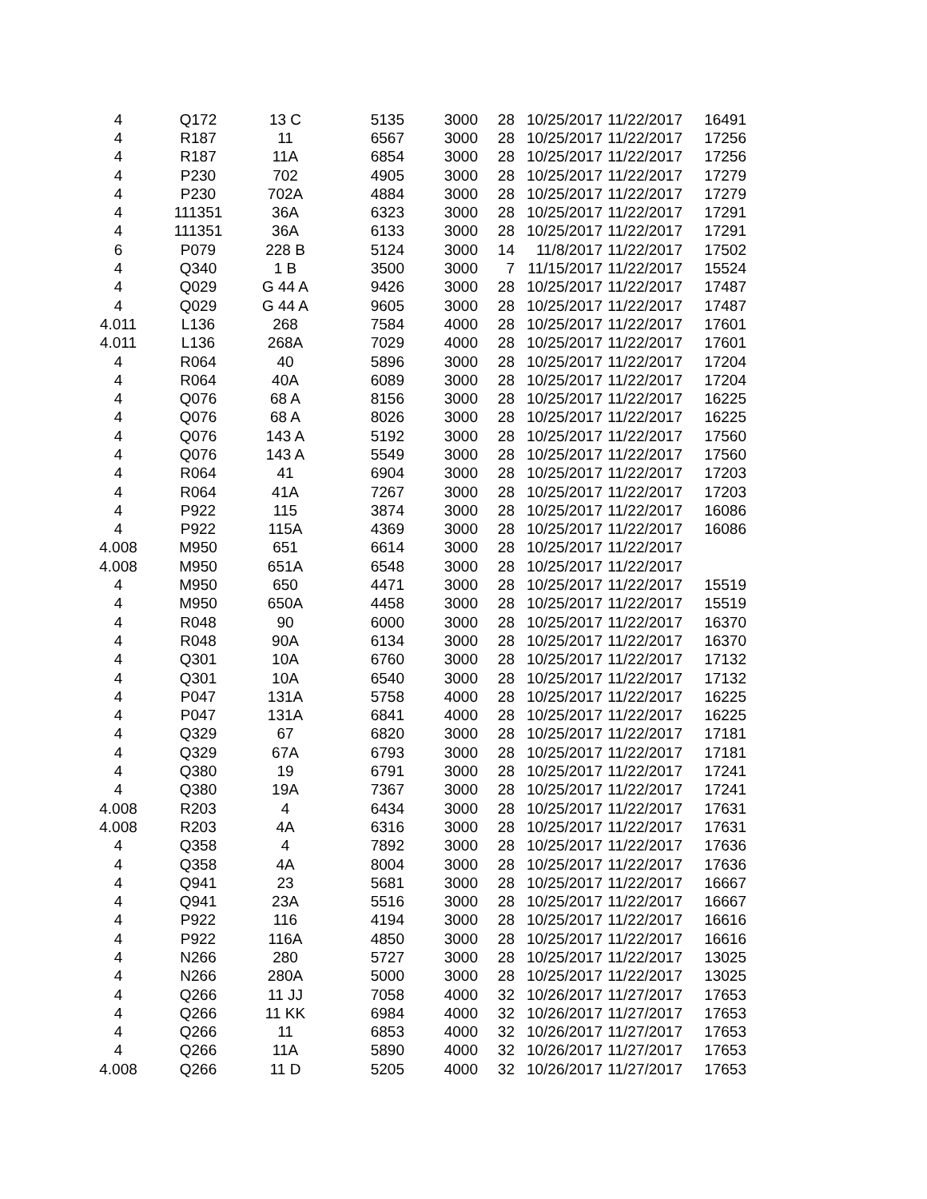| 4 | Q172 | 13 C | 5135 | 3000 | 28 | 10/25/2017 | 11/22/2017 | 16491 |
| 4 | R187 | 11 | 6567 | 3000 | 28 | 10/25/2017 | 11/22/2017 | 17256 |
| 4 | R187 | 11A | 6854 | 3000 | 28 | 10/25/2017 | 11/22/2017 | 17256 |
| 4 | P230 | 702 | 4905 | 3000 | 28 | 10/25/2017 | 11/22/2017 | 17279 |
| 4 | P230 | 702A | 4884 | 3000 | 28 | 10/25/2017 | 11/22/2017 | 17279 |
| 4 | 111351 | 36A | 6323 | 3000 | 28 | 10/25/2017 | 11/22/2017 | 17291 |
| 4 | 111351 | 36A | 6133 | 3000 | 28 | 10/25/2017 | 11/22/2017 | 17291 |
| 6 | P079 | 228 B | 5124 | 3000 | 14 | 11/8/2017 | 11/22/2017 | 17502 |
| 4 | Q340 | 1 B | 3500 | 3000 | 7 | 11/15/2017 | 11/22/2017 | 15524 |
| 4 | Q029 | G 44 A | 9426 | 3000 | 28 | 10/25/2017 | 11/22/2017 | 17487 |
| 4 | Q029 | G 44 A | 9605 | 3000 | 28 | 10/25/2017 | 11/22/2017 | 17487 |
| 4.011 | L136 | 268 | 7584 | 4000 | 28 | 10/25/2017 | 11/22/2017 | 17601 |
| 4.011 | L136 | 268A | 7029 | 4000 | 28 | 10/25/2017 | 11/22/2017 | 17601 |
| 4 | R064 | 40 | 5896 | 3000 | 28 | 10/25/2017 | 11/22/2017 | 17204 |
| 4 | R064 | 40A | 6089 | 3000 | 28 | 10/25/2017 | 11/22/2017 | 17204 |
| 4 | Q076 | 68 A | 8156 | 3000 | 28 | 10/25/2017 | 11/22/2017 | 16225 |
| 4 | Q076 | 68 A | 8026 | 3000 | 28 | 10/25/2017 | 11/22/2017 | 16225 |
| 4 | Q076 | 143 A | 5192 | 3000 | 28 | 10/25/2017 | 11/22/2017 | 17560 |
| 4 | Q076 | 143 A | 5549 | 3000 | 28 | 10/25/2017 | 11/22/2017 | 17560 |
| 4 | R064 | 41 | 6904 | 3000 | 28 | 10/25/2017 | 11/22/2017 | 17203 |
| 4 | R064 | 41A | 7267 | 3000 | 28 | 10/25/2017 | 11/22/2017 | 17203 |
| 4 | P922 | 115 | 3874 | 3000 | 28 | 10/25/2017 | 11/22/2017 | 16086 |
| 4 | P922 | 115A | 4369 | 3000 | 28 | 10/25/2017 | 11/22/2017 | 16086 |
| 4.008 | M950 | 651 | 6614 | 3000 | 28 | 10/25/2017 | 11/22/2017 | |
| 4.008 | M950 | 651A | 6548 | 3000 | 28 | 10/25/2017 | 11/22/2017 | |
| 4 | M950 | 650 | 4471 | 3000 | 28 | 10/25/2017 | 11/22/2017 | 15519 |
| 4 | M950 | 650A | 4458 | 3000 | 28 | 10/25/2017 | 11/22/2017 | 15519 |
| 4 | R048 | 90 | 6000 | 3000 | 28 | 10/25/2017 | 11/22/2017 | 16370 |
| 4 | R048 | 90A | 6134 | 3000 | 28 | 10/25/2017 | 11/22/2017 | 16370 |
| 4 | Q301 | 10A | 6760 | 3000 | 28 | 10/25/2017 | 11/22/2017 | 17132 |
| 4 | Q301 | 10A | 6540 | 3000 | 28 | 10/25/2017 | 11/22/2017 | 17132 |
| 4 | P047 | 131A | 5758 | 4000 | 28 | 10/25/2017 | 11/22/2017 | 16225 |
| 4 | P047 | 131A | 6841 | 4000 | 28 | 10/25/2017 | 11/22/2017 | 16225 |
| 4 | Q329 | 67 | 6820 | 3000 | 28 | 10/25/2017 | 11/22/2017 | 17181 |
| 4 | Q329 | 67A | 6793 | 3000 | 28 | 10/25/2017 | 11/22/2017 | 17181 |
| 4 | Q380 | 19 | 6791 | 3000 | 28 | 10/25/2017 | 11/22/2017 | 17241 |
| 4 | Q380 | 19A | 7367 | 3000 | 28 | 10/25/2017 | 11/22/2017 | 17241 |
| 4.008 | R203 | 4 | 6434 | 3000 | 28 | 10/25/2017 | 11/22/2017 | 17631 |
| 4.008 | R203 | 4A | 6316 | 3000 | 28 | 10/25/2017 | 11/22/2017 | 17631 |
| 4 | Q358 | 4 | 7892 | 3000 | 28 | 10/25/2017 | 11/22/2017 | 17636 |
| 4 | Q358 | 4A | 8004 | 3000 | 28 | 10/25/2017 | 11/22/2017 | 17636 |
| 4 | Q941 | 23 | 5681 | 3000 | 28 | 10/25/2017 | 11/22/2017 | 16667 |
| 4 | Q941 | 23A | 5516 | 3000 | 28 | 10/25/2017 | 11/22/2017 | 16667 |
| 4 | P922 | 116 | 4194 | 3000 | 28 | 10/25/2017 | 11/22/2017 | 16616 |
| 4 | P922 | 116A | 4850 | 3000 | 28 | 10/25/2017 | 11/22/2017 | 16616 |
| 4 | N266 | 280 | 5727 | 3000 | 28 | 10/25/2017 | 11/22/2017 | 13025 |
| 4 | N266 | 280A | 5000 | 3000 | 28 | 10/25/2017 | 11/22/2017 | 13025 |
| 4 | Q266 | 11 JJ | 7058 | 4000 | 32 | 10/26/2017 | 11/27/2017 | 17653 |
| 4 | Q266 | 11 KK | 6984 | 4000 | 32 | 10/26/2017 | 11/27/2017 | 17653 |
| 4 | Q266 | 11 | 6853 | 4000 | 32 | 10/26/2017 | 11/27/2017 | 17653 |
| 4 | Q266 | 11A | 5890 | 4000 | 32 | 10/26/2017 | 11/27/2017 | 17653 |
| 4.008 | Q266 | 11 D | 5205 | 4000 | 32 | 10/26/2017 | 11/27/2017 | 17653 |